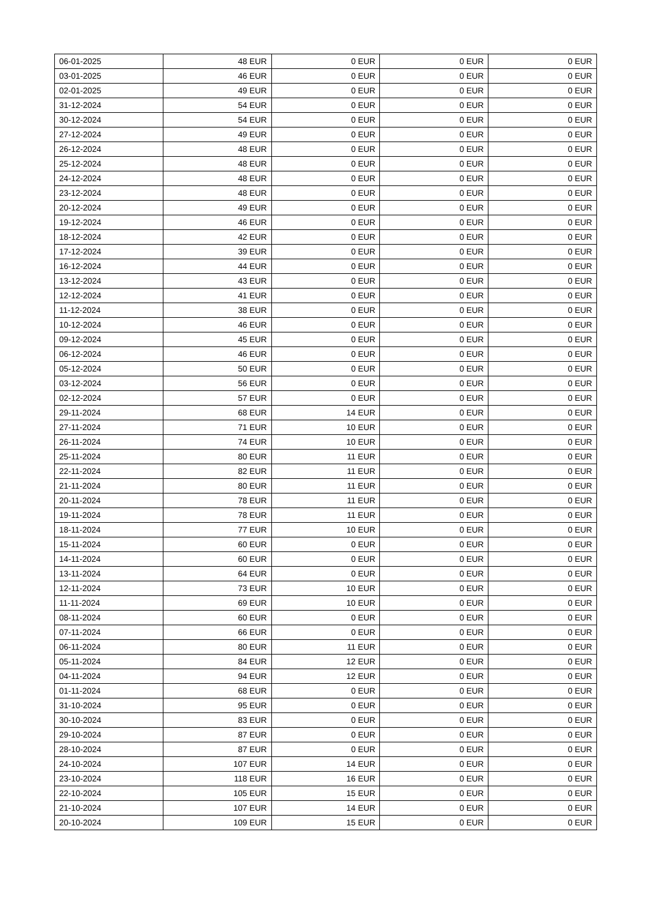| 06-01-2025 | 48 EUR | 0 EUR | 0 EUR | 0 EUR |
| 03-01-2025 | 46 EUR | 0 EUR | 0 EUR | 0 EUR |
| 02-01-2025 | 49 EUR | 0 EUR | 0 EUR | 0 EUR |
| 31-12-2024 | 54 EUR | 0 EUR | 0 EUR | 0 EUR |
| 30-12-2024 | 54 EUR | 0 EUR | 0 EUR | 0 EUR |
| 27-12-2024 | 49 EUR | 0 EUR | 0 EUR | 0 EUR |
| 26-12-2024 | 48 EUR | 0 EUR | 0 EUR | 0 EUR |
| 25-12-2024 | 48 EUR | 0 EUR | 0 EUR | 0 EUR |
| 24-12-2024 | 48 EUR | 0 EUR | 0 EUR | 0 EUR |
| 23-12-2024 | 48 EUR | 0 EUR | 0 EUR | 0 EUR |
| 20-12-2024 | 49 EUR | 0 EUR | 0 EUR | 0 EUR |
| 19-12-2024 | 46 EUR | 0 EUR | 0 EUR | 0 EUR |
| 18-12-2024 | 42 EUR | 0 EUR | 0 EUR | 0 EUR |
| 17-12-2024 | 39 EUR | 0 EUR | 0 EUR | 0 EUR |
| 16-12-2024 | 44 EUR | 0 EUR | 0 EUR | 0 EUR |
| 13-12-2024 | 43 EUR | 0 EUR | 0 EUR | 0 EUR |
| 12-12-2024 | 41 EUR | 0 EUR | 0 EUR | 0 EUR |
| 11-12-2024 | 38 EUR | 0 EUR | 0 EUR | 0 EUR |
| 10-12-2024 | 46 EUR | 0 EUR | 0 EUR | 0 EUR |
| 09-12-2024 | 45 EUR | 0 EUR | 0 EUR | 0 EUR |
| 06-12-2024 | 46 EUR | 0 EUR | 0 EUR | 0 EUR |
| 05-12-2024 | 50 EUR | 0 EUR | 0 EUR | 0 EUR |
| 03-12-2024 | 56 EUR | 0 EUR | 0 EUR | 0 EUR |
| 02-12-2024 | 57 EUR | 0 EUR | 0 EUR | 0 EUR |
| 29-11-2024 | 68 EUR | 14 EUR | 0 EUR | 0 EUR |
| 27-11-2024 | 71 EUR | 10 EUR | 0 EUR | 0 EUR |
| 26-11-2024 | 74 EUR | 10 EUR | 0 EUR | 0 EUR |
| 25-11-2024 | 80 EUR | 11 EUR | 0 EUR | 0 EUR |
| 22-11-2024 | 82 EUR | 11 EUR | 0 EUR | 0 EUR |
| 21-11-2024 | 80 EUR | 11 EUR | 0 EUR | 0 EUR |
| 20-11-2024 | 78 EUR | 11 EUR | 0 EUR | 0 EUR |
| 19-11-2024 | 78 EUR | 11 EUR | 0 EUR | 0 EUR |
| 18-11-2024 | 77 EUR | 10 EUR | 0 EUR | 0 EUR |
| 15-11-2024 | 60 EUR | 0 EUR | 0 EUR | 0 EUR |
| 14-11-2024 | 60 EUR | 0 EUR | 0 EUR | 0 EUR |
| 13-11-2024 | 64 EUR | 0 EUR | 0 EUR | 0 EUR |
| 12-11-2024 | 73 EUR | 10 EUR | 0 EUR | 0 EUR |
| 11-11-2024 | 69 EUR | 10 EUR | 0 EUR | 0 EUR |
| 08-11-2024 | 60 EUR | 0 EUR | 0 EUR | 0 EUR |
| 07-11-2024 | 66 EUR | 0 EUR | 0 EUR | 0 EUR |
| 06-11-2024 | 80 EUR | 11 EUR | 0 EUR | 0 EUR |
| 05-11-2024 | 84 EUR | 12 EUR | 0 EUR | 0 EUR |
| 04-11-2024 | 94 EUR | 12 EUR | 0 EUR | 0 EUR |
| 01-11-2024 | 68 EUR | 0 EUR | 0 EUR | 0 EUR |
| 31-10-2024 | 95 EUR | 0 EUR | 0 EUR | 0 EUR |
| 30-10-2024 | 83 EUR | 0 EUR | 0 EUR | 0 EUR |
| 29-10-2024 | 87 EUR | 0 EUR | 0 EUR | 0 EUR |
| 28-10-2024 | 87 EUR | 0 EUR | 0 EUR | 0 EUR |
| 24-10-2024 | 107 EUR | 14 EUR | 0 EUR | 0 EUR |
| 23-10-2024 | 118 EUR | 16 EUR | 0 EUR | 0 EUR |
| 22-10-2024 | 105 EUR | 15 EUR | 0 EUR | 0 EUR |
| 21-10-2024 | 107 EUR | 14 EUR | 0 EUR | 0 EUR |
| 20-10-2024 | 109 EUR | 15 EUR | 0 EUR | 0 EUR |